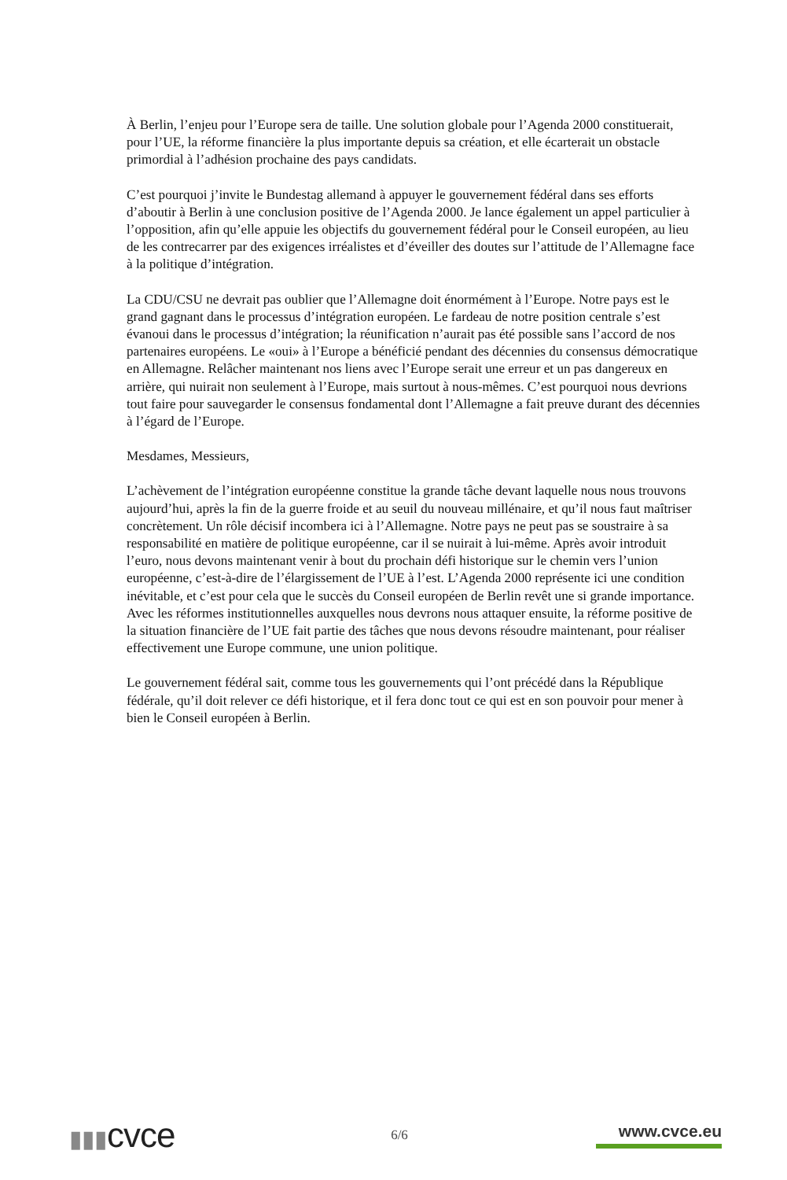À Berlin, l’enjeu pour l’Europe sera de taille. Une solution globale pour l’Agenda 2000 constituerait, pour l’UE, la réforme financière la plus importante depuis sa création, et elle écarterait un obstacle primordial à l’adhésion prochaine des pays candidats.
C’est pourquoi j’invite le Bundestag allemand à appuyer le gouvernement fédéral dans ses efforts d’aboutir à Berlin à une conclusion positive de l’Agenda 2000. Je lance également un appel particulier à l’opposition, afin qu’elle appuie les objectifs du gouvernement fédéral pour le Conseil européen, au lieu de les contrecarrer par des exigences irréalistes et d’éveiller des doutes sur l’attitude de l’Allemagne face à la politique d’intégration.
La CDU/CSU ne devrait pas oublier que l’Allemagne doit énormément à l’Europe. Notre pays est le grand gagnant dans le processus d’intégration européen. Le fardeau de notre position centrale s’est évanoui dans le processus d’intégration; la réunification n’aurait pas été possible sans l’accord de nos partenaires européens. Le «oui» à l’Europe a bénéficié pendant des décennies du consensus démocratique en Allemagne. Relâcher maintenant nos liens avec l’Europe serait une erreur et un pas dangereux en arrière, qui nuirait non seulement à l’Europe, mais surtout à nous-mêmes. C’est pourquoi nous devrions tout faire pour sauvegarder le consensus fondamental dont l’Allemagne a fait preuve durant des décennies à l’égard de l’Europe.
Mesdames, Messieurs,
L’achèvement de l’intégration européenne constitue la grande tâche devant laquelle nous nous trouvons aujourd’hui, après la fin de la guerre froide et au seuil du nouveau millénaire, et qu’il nous faut maîtriser concrètement. Un rôle décisif incombera ici à l’Allemagne. Notre pays ne peut pas se soustraire à sa responsabilité en matière de politique européenne, car il se nuirait à lui-même. Après avoir introduit l’euro, nous devons maintenant venir à bout du prochain défi historique sur le chemin vers l’union européenne, c’est-à-dire de l’élargissement de l’UE à l’est. L’Agenda 2000 représente ici une condition inévitable, et c’est pour cela que le succès du Conseil européen de Berlin revêt une si grande importance. Avec les réformes institutionnelles auxquelles nous devrons nous attaquer ensuite, la réforme positive de la situation financière de l’UE fait partie des tâches que nous devons résoudre maintenant, pour réaliser effectivement une Europe commune, une union politique.
Le gouvernement fédéral sait, comme tous les gouvernements qui l’ont précédé dans la République fédérale, qu’il doit relever ce défi historique, et il fera donc tout ce qui est en son pouvoir pour mener à bien le Conseil européen à Berlin.
▮▮▮cvce
6/6
www.cvce.eu